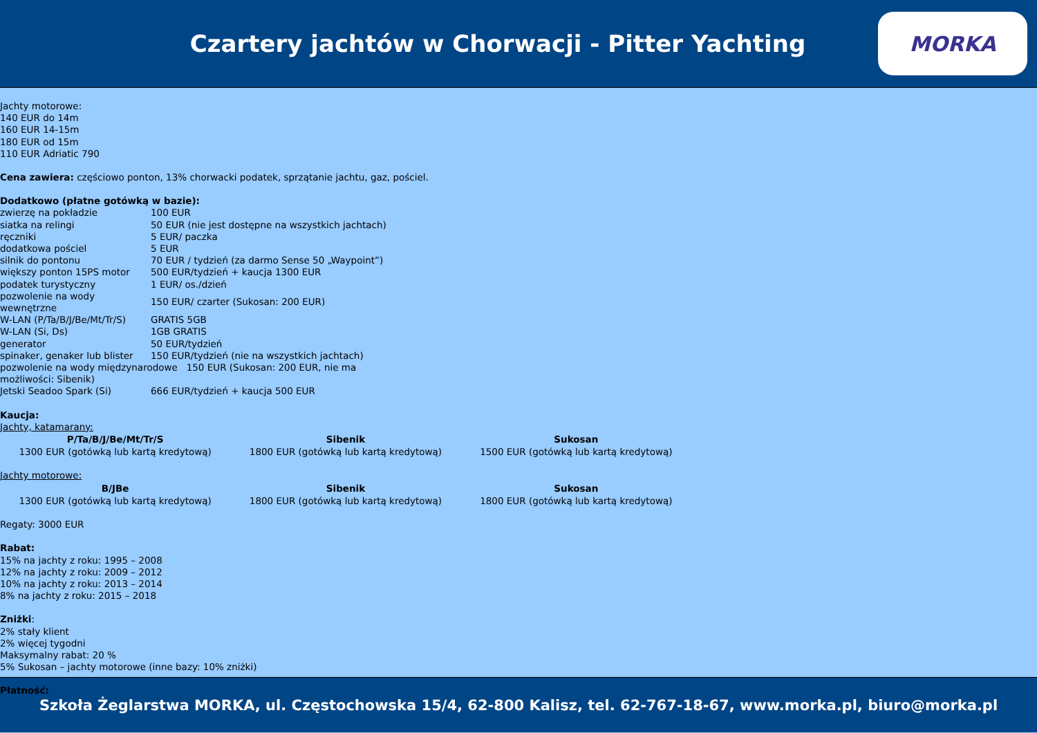Czartery jachtów w Chorwacji - Pitter Yachting
MORKA
Jachty motorowe:
140 EUR do 14m
160 EUR 14-15m
180 EUR od 15m
110 EUR Adriatic 790
Cena zawiera: częściowo ponton, 13% chorwacki podatek, sprzątanie jachtu, gaz, pościel.
Dodatkowo (płatne gotówką w bazie):
| zwierzę na pokładzie | 100 EUR |
| siatka na relingi | 50 EUR (nie jest dostępne na wszystkich jachtach) |
| ręczniki | 5 EUR/ paczka |
| dodatkowa pościel | 5 EUR |
| silnik do pontonu | 70 EUR / tydzień (za darmo Sense 50 „Waypoint”) |
| większy ponton 15PS motor | 500 EUR/tydzień + kaucja 1300 EUR |
| podatek turystyczny | 1 EUR/ os./dzień |
| pozwolenie na wody wewnętrzne | 150 EUR/ czarter (Sukosan: 200 EUR) |
| W-LAN (P/Ta/B/J/Be/Mt/Tr/S) | GRATIS 5GB |
| W-LAN (Si, Ds) | 1GB GRATIS |
| generator | 50 EUR/tydzień |
| spinaker, genaker lub blister | 150 EUR/tydzień (nie na wszystkich jachtach) |
| pozwolenie na wody międzynarodowe 150 EUR (Sukosan: 200 EUR, nie ma możliwości: Sibenik) | |
| Jetski Seadoo Spark (Si) | 666 EUR/tydzień + kaucja 500 EUR |
Kaucja:
Jachty, katamarany:
| P/Ta/B/J/Be/Mt/Tr/S | Sibenik | Sukosan |
| --- | --- | --- |
| 1300 EUR (gotówką lub kartą kredytową) | 1800 EUR (gotówką lub kartą kredytową) | 1500 EUR (gotówką lub kartą kredytową) |
Jachty motorowe:
| B/JBe | Sibenik | Sukosan |
| --- | --- | --- |
| 1300 EUR (gotówką lub kartą kredytową) | 1800 EUR (gotówką lub kartą kredytową) | 1800 EUR (gotówką lub kartą kredytową) |
Regaty: 3000 EUR
Rabat:
15% na jachty z roku: 1995 – 2008
12% na jachty z roku: 2009 – 2012
10% na jachty z roku: 2013 – 2014
8% na jachty z roku: 2015 – 2018
Zniżki:
2% stały klient
2% więcej tygodni
Maksymalny rabat: 20 %
5% Sukosan – jachty motorowe (inne bazy: 10% zniżki)
Płatność:
Szkoła Żeglarstwa MORKA, ul. Częstochowska 15/4, 62-800 Kalisz, tel. 62-767-18-67, www.morka.pl, biuro@morka.pl